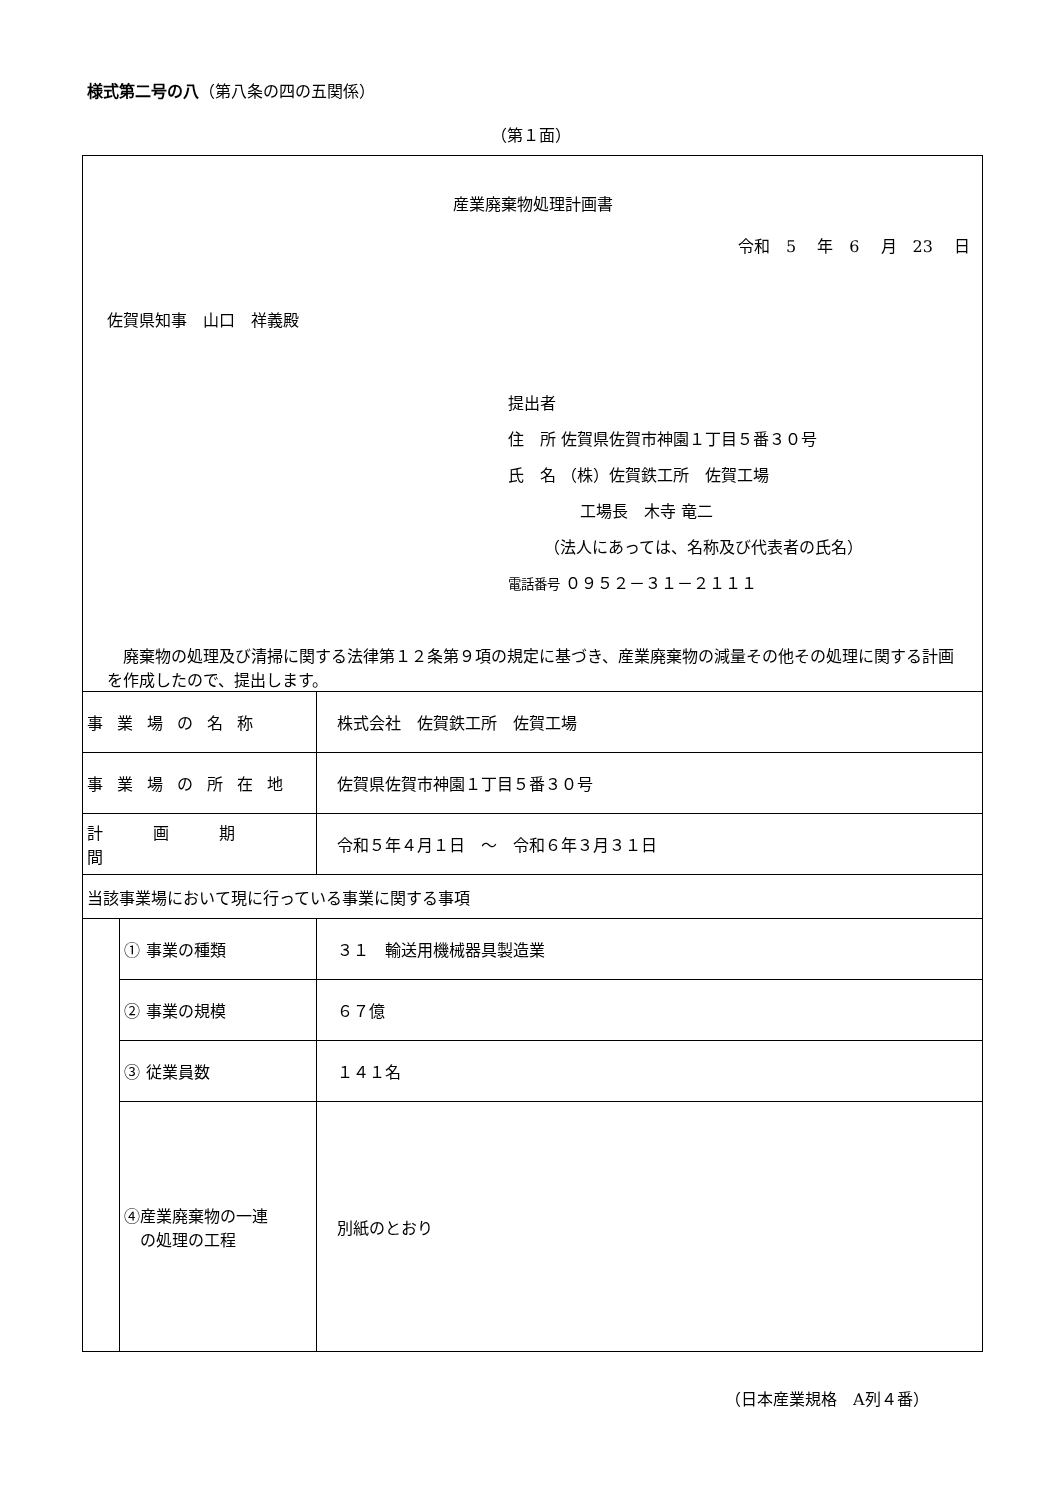様式第二号の八（第八条の四の五関係）
（第１面）
| 産業廃棄物処理計画書 令和 5 年 6 月 23 日 佐賀県知事 山口 祥義殿 提出者 住 所 佐賀県佐賀市神園１丁目５番３０号 氏 名 （株）佐賀鉄工所 佐賀工場 工場長 木寺 竜二 （法人にあっては、名称及び代表者の氏名） 電話番号 ０９５２－３１－２１１１ 廃棄物の処理及び清掃に関する法律第１２条第９項の規定に基づき、産業廃棄物の減量その他その処理に関する計画を作成したので、提出します。 | | |
| 事業場の名称 | | 株式会社 佐賀鉄工所 佐賀工場 |
| 事業場の所在地 | | 佐賀県佐賀市神園１丁目５番３０号 |
| 計画期間 | | 令和５年４月１日 ～ 令和６年３月３１日 |
| 当該事業場において現に行っている事業に関する事項 | | |
| | ① 事業の種類 | ３１ 輸送用機械器具製造業 |
| | ② 事業の規模 | ６７億 |
| | ③ 従業員数 | １４１名 |
| | ④産業廃棄物の一連 の処理の工程 | 別紙のとおり |
（日本産業規格　A列４番）